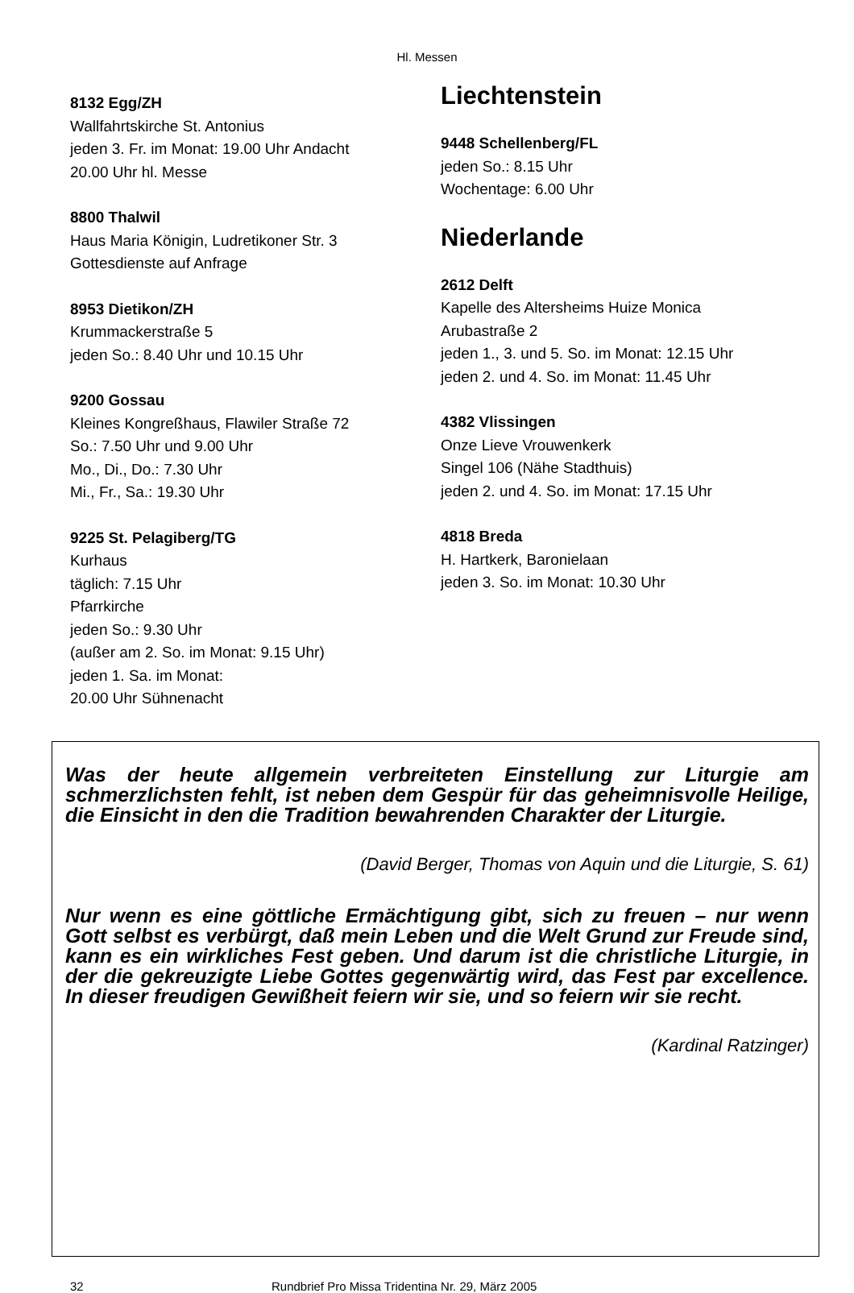Hl. Messen
8132 Egg/ZH
Wallfahrtskirche St. Antonius
jeden 3. Fr. im Monat: 19.00 Uhr Andacht
20.00 Uhr hl. Messe
8800 Thalwil
Haus Maria Königin, Ludretikoner Str. 3
Gottesdienste auf Anfrage
8953 Dietikon/ZH
Krummackerstraße 5
jeden So.: 8.40 Uhr und 10.15 Uhr
9200 Gossau
Kleines Kongreßhaus, Flawiler Straße 72
So.: 7.50 Uhr und 9.00 Uhr
Mo., Di., Do.: 7.30 Uhr
Mi., Fr., Sa.: 19.30 Uhr
9225 St. Pelagiberg/TG
Kurhaus
täglich: 7.15 Uhr
Pfarrkirche
jeden So.: 9.30 Uhr
(außer am 2. So. im Monat: 9.15 Uhr)
jeden 1. Sa. im Monat:
20.00 Uhr Sühnenacht
Liechtenstein
9448 Schellenberg/FL
jeden So.: 8.15 Uhr
Wochentage: 6.00 Uhr
Niederlande
2612 Delft
Kapelle des Altersheims Huize Monica
Arubastraße 2
jeden 1., 3. und 5. So. im Monat: 12.15 Uhr
jeden 2. und 4. So. im Monat: 11.45 Uhr
4382 Vlissingen
Onze Lieve Vrouwenkerk
Singel 106 (Nähe Stadthuis)
jeden 2. und 4. So. im Monat: 17.15 Uhr
4818 Breda
H. Hartkerk, Baronielaan
jeden 3. So. im Monat: 10.30 Uhr
Was der heute allgemein verbreiteten Einstellung zur Liturgie am schmerzlichsten fehlt, ist neben dem Gespür für das geheimnisvolle Heilige, die Einsicht in den die Tradition bewahrenden Charakter der Liturgie.
(David Berger, Thomas von Aquin und die Liturgie, S. 61)
Nur wenn es eine göttliche Ermächtigung gibt, sich zu freuen – nur wenn Gott selbst es verbürgt, daß mein Leben und die Welt Grund zur Freude sind, kann es ein wirkliches Fest geben. Und darum ist die christliche Liturgie, in der die gekreuzigte Liebe Gottes gegenwärtig wird, das Fest par excellence. In dieser freudigen Gewißheit feiern wir sie, und so feiern wir sie recht.
(Kardinal Ratzinger)
32 Rundbrief Pro Missa Tridentina Nr. 29, März 2005